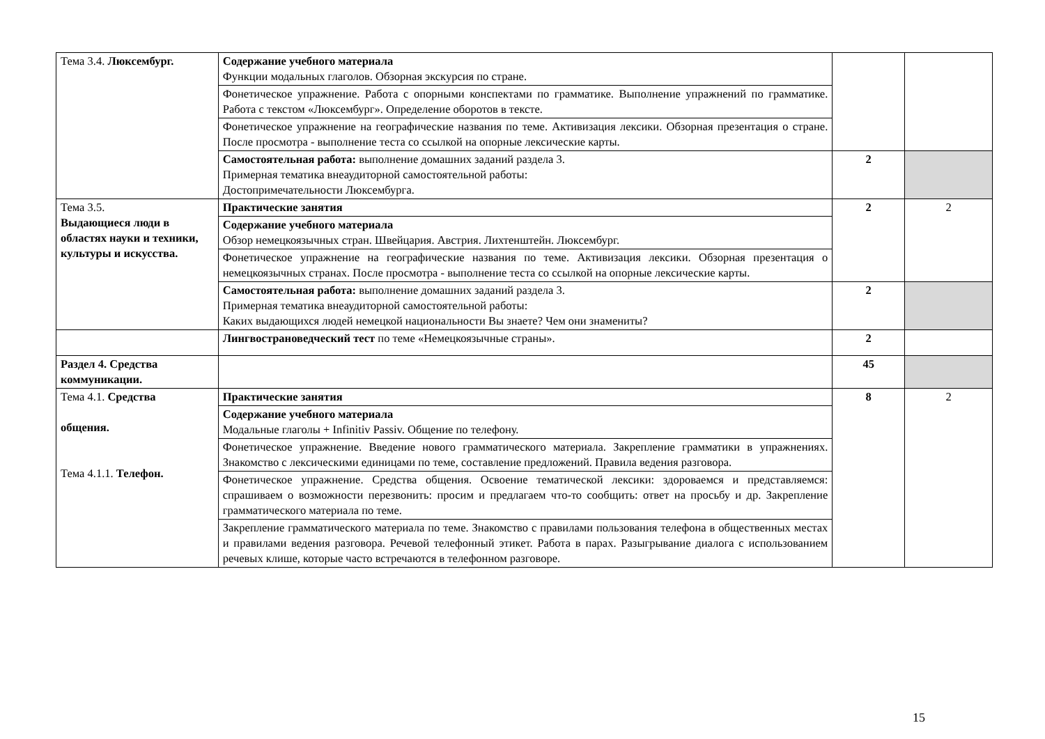| Тема 3.4. Люксембург. | Содержание учебного материала Функции модальных глаголов. Обзорная экскурсия по стране. | | |
| | Фонетическое упражнение. Работа с опорными конспектами по грамматике. Выполнение упражнений по грамматике. Работа с текстом «Люксембург». Определение оборотов в тексте. | | |
| | Фонетическое упражнение на географические названия по теме. Активизация лексики. Обзорная презентация о стране. После просмотра - выполнение теста со ссылкой на опорные лексические карты. | | |
| | Самостоятельная работа: выполнение домашних заданий раздела 3. Примерная тематика внеаудиторной самостоятельной работы: Достопримечательности Люксембурга. | 2 | |
| Тема 3.5. Выдающиеся люди в областях науки и техники, культуры и искусства. | Практические занятия | 2 | 2 |
| | Содержание учебного материала Обзор немецкоязычных стран. Швейцария. Австрия. Лихтенштейн. Люксембург. | | |
| | Фонетическое упражнение на географические названия по теме. Активизация лексики. Обзорная презентация о немецкоязычных странах. После просмотра - выполнение теста со ссылкой на опорные лексические карты. | | |
| | Самостоятельная работа: выполнение домашних заданий раздела 3. Примерная тематика внеаудиторной самостоятельной работы: Каких выдающихся людей немецкой национальности Вы знаете? Чем они знамениты? | 2 | |
| | Лингвострановедческий тест по теме «Немецкоязычные страны». | 2 | |
| Раздел 4. Средства коммуникации. | | 45 | |
| Тема 4.1. Средства общения. Тема 4.1.1. Телефон. | Практические занятия | 8 | 2 |
| | Содержание учебного материала Модальные глаголы + Infinitiv Passiv. Общение по телефону. | | |
| | Фонетическое упражнение. Введение нового грамматического материала. Закрепление грамматики в упражнениях. Знакомство с лексическими единицами по теме, составление предложений. Правила ведения разговора. | | |
| | Фонетическое упражнение. Средства общения. Освоение тематической лексики: здороваемся и представляемся: спрашиваем о возможности перезвонить: просим и предлагаем что-то сообщить: ответ на просьбу и др. Закрепление грамматического материала по теме. | | |
| | Закрепление грамматического материала по теме. Знакомство с правилами пользования телефона в общественных местах и правилами ведения разговора. Речевой телефонный этикет. Работа в парах. Разыгрывание диалога с использованием речевых клише, которые часто встречаются в телефонном разговоре. | | |
15